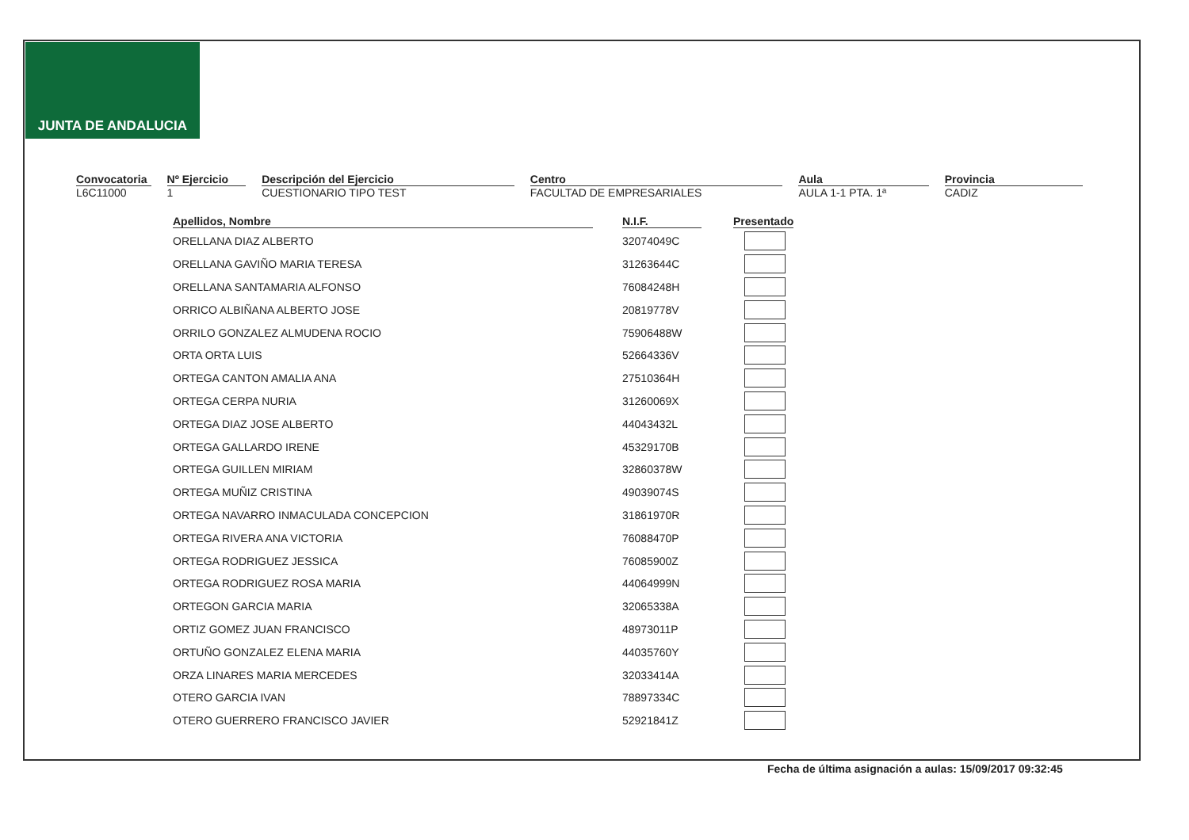JUNTA DE ANDALUCIA
Convocatoria
L6C11000
Nº Ejercicio
1
Descripción del Ejercicio
CUESTIONARIO TIPO TEST
Centro
FACULTAD DE EMPRESARIALES
Aula
AULA 1-1 PTA. 1ª
Provincia
CADIZ
| Apellidos, Nombre | N.I.F. | Presentado |
| --- | --- | --- |
| ORELLANA DIAZ ALBERTO | 32074049C | |
| ORELLANA GAVIÑO MARIA TERESA | 31263644C | |
| ORELLANA SANTAMARIA ALFONSO | 76084248H | |
| ORRICO ALBIÑANA ALBERTO JOSE | 20819778V | |
| ORRILO GONZALEZ ALMUDENA ROCIO | 75906488W | |
| ORTA ORTA LUIS | 52664336V | |
| ORTEGA CANTON AMALIA ANA | 27510364H | |
| ORTEGA CERPA NURIA | 31260069X | |
| ORTEGA DIAZ JOSE ALBERTO | 44043432L | |
| ORTEGA GALLARDO IRENE | 45329170B | |
| ORTEGA GUILLEN MIRIAM | 32860378W | |
| ORTEGA MUÑIZ CRISTINA | 49039074S | |
| ORTEGA NAVARRO INMACULADA CONCEPCION | 31861970R | |
| ORTEGA RIVERA ANA VICTORIA | 76088470P | |
| ORTEGA RODRIGUEZ JESSICA | 76085900Z | |
| ORTEGA RODRIGUEZ ROSA MARIA | 44064999N | |
| ORTEGON GARCIA MARIA | 32065338A | |
| ORTIZ GOMEZ JUAN FRANCISCO | 48973011P | |
| ORTUÑO GONZALEZ ELENA MARIA | 44035760Y | |
| ORZA LINARES MARIA MERCEDES | 32033414A | |
| OTERO GARCIA IVAN | 78897334C | |
| OTERO GUERRERO FRANCISCO JAVIER | 52921841Z | |
Fecha de última asignación a aulas: 15/09/2017 09:32:45